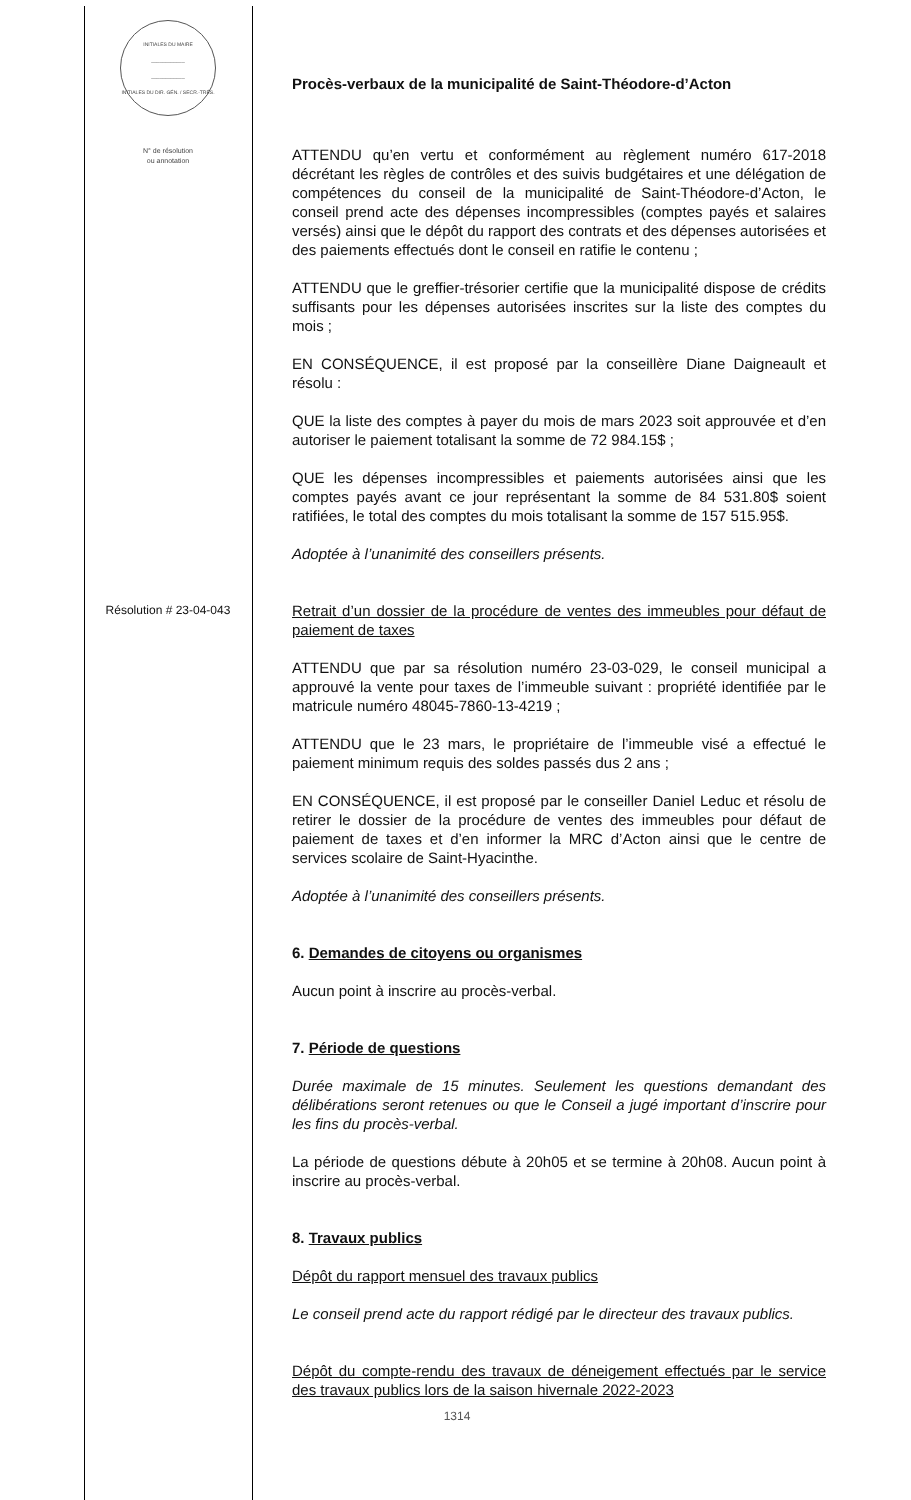INITIALES DU MAIRE
____________
____________
INITIALES DU DIR. GÉN. / SECR.-TRÉS.
N° de résolution
ou annotation
Procès-verbaux de la municipalité de Saint-Théodore-d’Acton
ATTENDU qu’en vertu et conformément au règlement numéro 617-2018 décrétant les règles de contrôles et des suivis budgétaires et une délégation de compétences du conseil de la municipalité de Saint-Théodore-d’Acton, le conseil prend acte des dépenses incompressibles (comptes payés et salaires versés) ainsi que le dépôt du rapport des contrats et des dépenses autorisées et des paiements effectués dont le conseil en ratifie le contenu ;
ATTENDU que le greffier-trésorier certifie que la municipalité dispose de crédits suffisants pour les dépenses autorisées inscrites sur la liste des comptes du mois ;
EN CONSÉQUENCE, il est proposé par la conseillère Diane Daigneault et résolu :
QUE la liste des comptes à payer du mois de mars 2023 soit approuvée et d’en autoriser le paiement totalisant la somme de 72 984.15$ ;
QUE les dépenses incompressibles et paiements autorisées ainsi que les comptes payés avant ce jour représentant la somme de 84 531.80$ soient ratifiées, le total des comptes du mois totalisant la somme de 157 515.95$.
Adoptée à l’unanimité des conseillers présents.
Résolution # 23-04-043
Retrait d’un dossier de la procédure de ventes des immeubles pour défaut de paiement de taxes
ATTENDU que par sa résolution numéro 23-03-029, le conseil municipal a approuvé la vente pour taxes de l’immeuble suivant : propriété identifiée par le matricule numéro 48045-7860-13-4219 ;
ATTENDU que le 23 mars, le propriétaire de l’immeuble visé a effectué le paiement minimum requis des soldes passés dus 2 ans ;
EN CONSÉQUENCE, il est proposé par le conseiller Daniel Leduc et résolu de retirer le dossier de la procédure de ventes des immeubles pour défaut de paiement de taxes et d’en informer la MRC d’Acton ainsi que le centre de services scolaire de Saint-Hyacinthe.
Adoptée à l’unanimité des conseillers présents.
6. Demandes de citoyens ou organismes
Aucun point à inscrire au procès-verbal.
7. Période de questions
Durée maximale de 15 minutes. Seulement les questions demandant des délibérations seront retenues ou que le Conseil a jugé important d’inscrire pour les fins du procès-verbal.
La période de questions débute à 20h05 et se termine à 20h08. Aucun point à inscrire au procès-verbal.
8. Travaux publics
Dépôt du rapport mensuel des travaux publics
Le conseil prend acte du rapport rédigé par le directeur des travaux publics.
Dépôt du compte-rendu des travaux de déneigement effectués par le service des travaux publics lors de la saison hivernale 2022-2023
1314